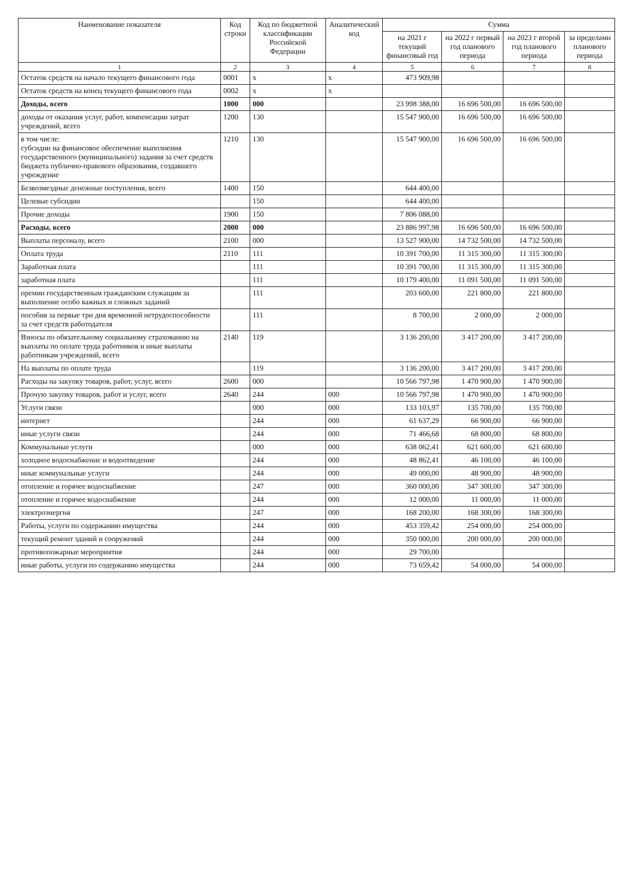| Наименование показателя | Код строки | Код по бюджетной классификации Российской Федерации | Аналитический код | Сумма | | | |
| --- | --- | --- | --- | --- | --- | --- | --- |
| | | | | на 2021 г текущий финансовый год | на 2022 г первый год планового периода | на 2023 г второй год планового периода | за пределами планового периода |
| 1 | 2 | 3 | 4 | 5 | 6 | 7 | 8 |
| Остаток средств на начало текущего финансового года | 0001 | x | x | 473 909,98 | | | |
| Остаток средств на конец текущего финансового года | 0002 | x | x | | | | |
| Доходы, всего | 1000 | 000 | | 23 998 388,00 | 16 696 500,00 | 16 696 500,00 | |
| доходы от оказания услуг, работ, компенсации затрат учреждений, всего | 1200 | 130 | | 15 547 900,00 | 16 696 500,00 | 16 696 500,00 | |
| в том числе: субсидии на финансовое обеспечение выполнения государственного (муниципального) задания за счет средств бюджета публично-правового образования, создавшего учреждение | 1210 | 130 | | 15 547 900,00 | 16 696 500,00 | 16 696 500,00 | |
| Безвозмездные денежные поступления, всего | 1400 | 150 | | 644 400,00 | | | |
| Целевые субсидии | | 150 | | 644 400,00 | | | |
| Прочие доходы | 1900 | 150 | | 7 806 088,00 | | | |
| Расходы, всего | 2000 | 000 | | 23 886 997,98 | 16 696 500,00 | 16 696 500,00 | |
| Выплаты персоналу, всего | 2100 | 000 | | 13 527 900,00 | 14 732 500,00 | 14 732 500,00 | |
| Оплата труда | 2110 | 111 | | 10 391 700,00 | 11 315 300,00 | 11 315 300,00 | |
| Заработная плата | | 111 | | 10 391 700,00 | 11 315 300,00 | 11 315 300,00 | |
| заработная плата | | 111 | | 10 179 400,00 | 11 091 500,00 | 11 091 500,00 | |
| премии государственным гражданским служащим за выполнение особо важных и сложных заданий | | 111 | | 203 600,00 | 221 800,00 | 221 800,00 | |
| пособия за первые три дня временной нетрудоспособности за счет средств работодателя | | 111 | | 8 700,00 | 2 000,00 | 2 000,00 | |
| Взносы по обязательному социальному страхованию на выплаты по оплате труда работников и иные выплаты работникам учреждений, всего | 2140 | 119 | | 3 136 200,00 | 3 417 200,00 | 3 417 200,00 | |
| На выплаты по оплате труда | | 119 | | 3 136 200,00 | 3 417 200,00 | 3 417 200,00 | |
| Расходы на закупку товаров, работ, услуг, всего | 2600 | 000 | | 10 566 797,98 | 1 470 900,00 | 1 470 900,00 | |
| Прочую закупку товаров, работ и услуг, всего | 2640 | 244 | 000 | 10 566 797,98 | 1 470 900,00 | 1 470 900,00 | |
| Услуги связи | | 000 | 000 | 133 103,97 | 135 700,00 | 135 700,00 | |
| интернет | | 244 | 000 | 61 637,29 | 66 900,00 | 66 900,00 | |
| иные услуги связи | | 244 | 000 | 71 466,68 | 68 800,00 | 68 800,00 | |
| Коммунальные услуги | | 000 | 000 | 638 062,41 | 621 600,00 | 621 600,00 | |
| холодное водоснабжение и водоотведение | | 244 | 000 | 48 862,41 | 46 100,00 | 46 100,00 | |
| иные коммунальные услуги | | 244 | 000 | 49 000,00 | 48 900,00 | 48 900,00 | |
| отопление и горячее водоснабжение | | 247 | 000 | 360 000,00 | 347 300,00 | 347 300,00 | |
| отопление и горячее водоснабжение | | 244 | 000 | 12 000,00 | 11 000,00 | 11 000,00 | |
| электроэнергия | | 247 | 000 | 168 200,00 | 168 300,00 | 168 300,00 | |
| Работы, услуги по содержанию имущества | | 244 | 000 | 453 359,42 | 254 000,00 | 254 000,00 | |
| текущий ремонт зданий и сооружений | | 244 | 000 | 350 000,00 | 200 000,00 | 200 000,00 | |
| противопожарные мероприятия | | 244 | 000 | 29 700,00 | | | |
| иные работы, услуги по содержанию имущества | | 244 | 000 | 73 659,42 | 54 000,00 | 54 000,00 | |